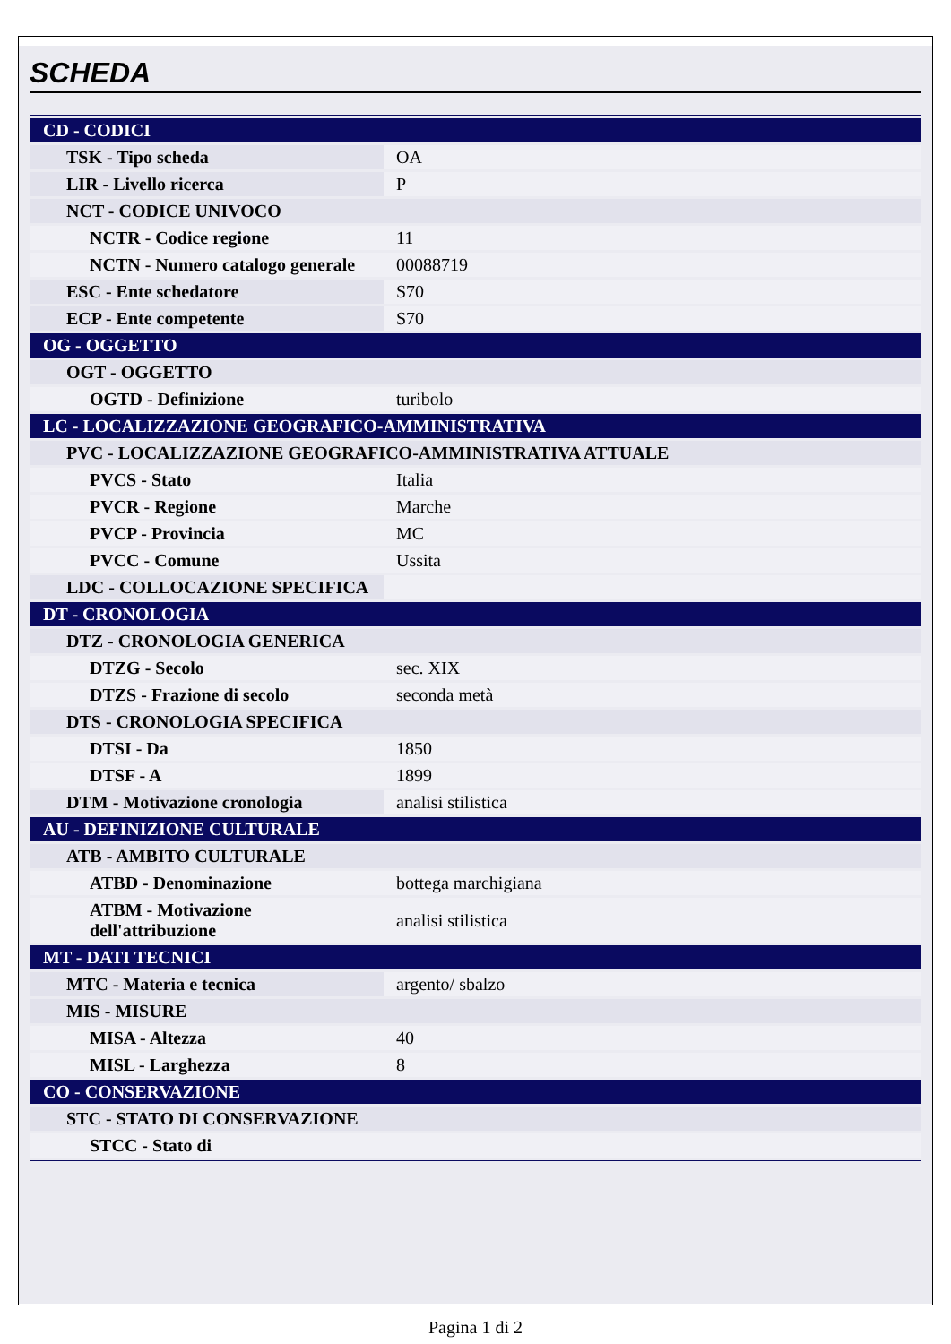SCHEDA
| CD - CODICI | |
| TSK - Tipo scheda | OA |
| LIR - Livello ricerca | P |
| NCT - CODICE UNIVOCO | |
| NCTR - Codice regione | 11 |
| NCTN - Numero catalogo generale | 00088719 |
| ESC - Ente schedatore | S70 |
| ECP - Ente competente | S70 |
| OG - OGGETTO | |
| OGT - OGGETTO | |
| OGTD - Definizione | turibolo |
| LC - LOCALIZZAZIONE GEOGRAFICO-AMMINISTRATIVA | |
| PVC - LOCALIZZAZIONE GEOGRAFICO-AMMINISTRATIVA ATTUALE | |
| PVCS - Stato | Italia |
| PVCR - Regione | Marche |
| PVCP - Provincia | MC |
| PVCC - Comune | Ussita |
| LDC - COLLOCAZIONE SPECIFICA | |
| DT - CRONOLOGIA | |
| DTZ - CRONOLOGIA GENERICA | |
| DTZG - Secolo | sec. XIX |
| DTZS - Frazione di secolo | seconda metà |
| DTS - CRONOLOGIA SPECIFICA | |
| DTSI - Da | 1850 |
| DTSF - A | 1899 |
| DTM - Motivazione cronologia | analisi stilistica |
| AU - DEFINIZIONE CULTURALE | |
| ATB - AMBITO CULTURALE | |
| ATBD - Denominazione | bottega marchigiana |
| ATBM - Motivazione dell'attribuzione | analisi stilistica |
| MT - DATI TECNICI | |
| MTC - Materia e tecnica | argento/ sbalzo |
| MIS - MISURE | |
| MISA - Altezza | 40 |
| MISL - Larghezza | 8 |
| CO - CONSERVAZIONE | |
| STC - STATO DI CONSERVAZIONE | |
| STCC - Stato di | |
Pagina 1 di 2